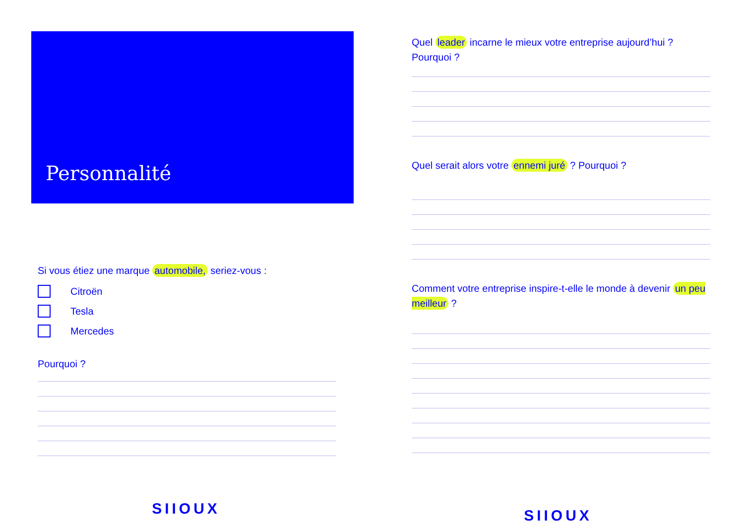Personnalité
Si vous étiez une marque automobile, seriez-vous :
Citroën
Tesla
Mercedes
Pourquoi ?
SIIOUX
Quel leader incarne le mieux votre entreprise aujourd’hui ? Pourquoi ?
Quel serait alors votre ennemi juré ? Pourquoi ?
Comment votre entreprise inspire-t-elle le monde à devenir un peu meilleur ?
SIIOUX